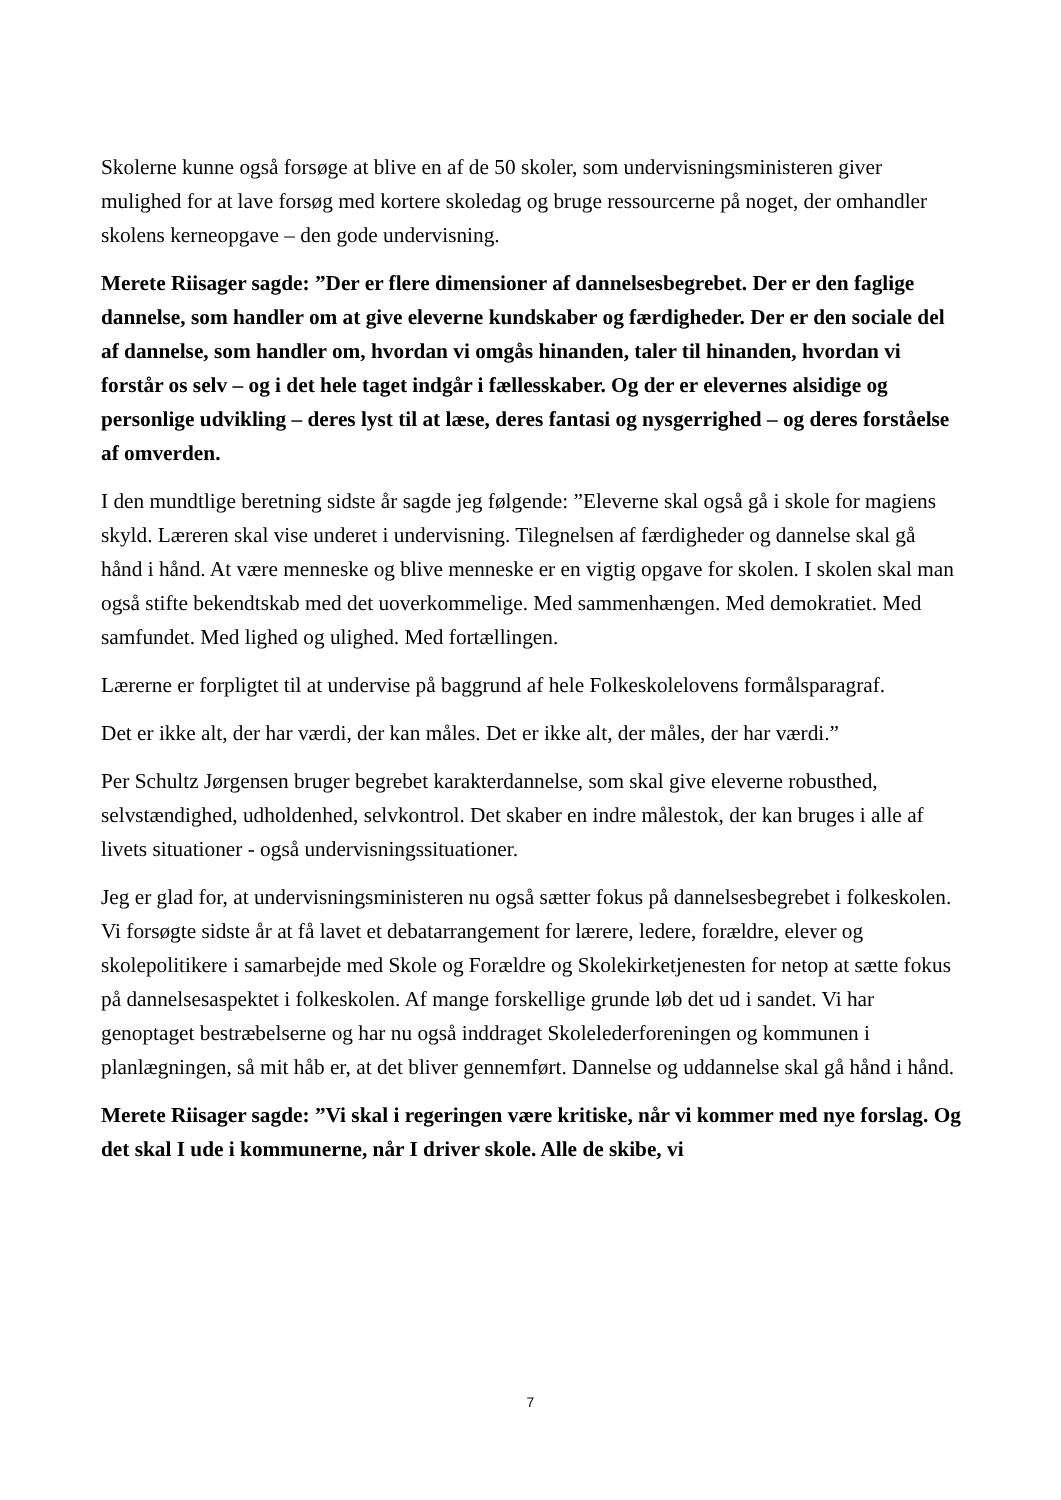Skolerne kunne også forsøge at blive en af de 50 skoler, som undervisningsministeren giver mulighed for at lave forsøg med kortere skoledag og bruge ressourcerne på noget, der omhandler skolens kerneopgave – den gode undervisning.
Merete Riisager sagde: ”Der er flere dimensioner af dannelsesbegrebet. Der er den faglige dannelse, som handler om at give eleverne kundskaber og færdigheder. Der er den sociale del af dannelse, som handler om, hvordan vi omgås hinanden, taler til hinanden, hvordan vi forstår os selv – og i det hele taget indgår i fællesskaber. Og der er elevernes alsidige og personlige udvikling – deres lyst til at læse, deres fantasi og nysgerrighed – og deres forståelse af omverden.
I den mundtlige beretning sidste år sagde jeg følgende: ”Eleverne skal også gå i skole for magiens skyld. Læreren skal vise underet i undervisning. Tilegnelsen af færdigheder og dannelse skal gå hånd i hånd. At være menneske og blive menneske er en vigtig opgave for skolen. I skolen skal man også stifte bekendtskab med det uoverkommelige. Med sammenhængen. Med demokratiet. Med samfundet. Med lighed og ulighed. Med fortællingen.
Lærerne er forpligtet til at undervise på baggrund af hele Folkeskolelovens formålsparagraf.
Det er ikke alt, der har værdi, der kan måles. Det er ikke alt, der måles, der har værdi.”
Per Schultz Jørgensen bruger begrebet karakterdannelse, som skal give eleverne robusthed, selvstændighed, udholdenhed, selvkontrol. Det skaber en indre målestok, der kan bruges i alle af livets situationer - også undervisningssituationer.
Jeg er glad for, at undervisningsministeren nu også sætter fokus på dannelsesbegrebet i folkeskolen. Vi forsøgte sidste år at få lavet et debatarrangement for lærere, ledere, forældre, elever og skolepolitikere i samarbejde med Skole og Forældre og Skolekirketjenesten for netop at sætte fokus på dannelsesaspektet i folkeskolen. Af mange forskellige grunde løb det ud i sandet. Vi har genoptaget bestræbelserne og har nu også inddraget Skolelederforeningen og kommunen i planlægningen, så mit håb er, at det bliver gennemført. Dannelse og uddannelse skal gå hånd i hånd.
Merete Riisager sagde: ”Vi skal i regeringen være kritiske, når vi kommer med nye forslag. Og det skal I ude i kommunerne, når I driver skole. Alle de skibe, vi
7